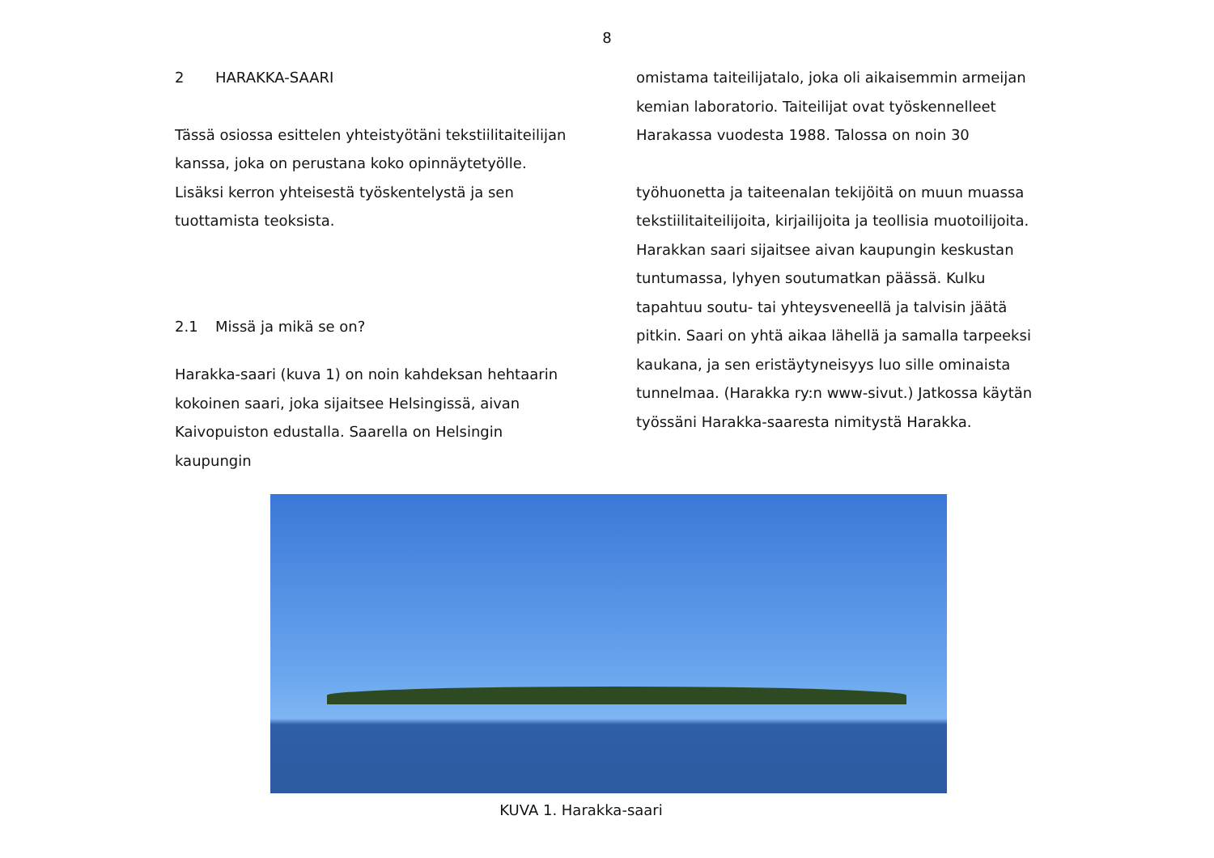8
2 HARAKKA-SAARI
Tässä osiossa esittelen yhteistyötäni tekstiilitaiteilijan kanssa, joka on perustana koko opinnäytetyölle. Lisäksi kerron yhteisestä työskentelystä ja sen tuottamista teoksista.
2.1 Missä ja mikä se on?
Harakka-saari (kuva 1) on noin kahdeksan hehtaarin kokoinen saari, joka sijaitsee Helsingissä, aivan Kaivopuiston edustalla. Saarella on Helsingin kaupungin
omistama taiteilijatalo, joka oli aikaisemmin armeijan kemian laboratorio. Taiteilijat ovat työskennelleet Harakassa vuodesta 1988. Talossa on noin 30
työhuonetta ja taiteenalan tekijöitä on muun muassa tekstiilitaiteilijoita, kirjailijoita ja teollisia muotoilijoita. Harakkan saari sijaitsee aivan kaupungin keskustan tuntumassa, lyhyen soutumatkan päässä. Kulku tapahtuu soutu- tai yhteysveneellä ja talvisin jäätä pitkin. Saari on yhtä aikaa lähellä ja samalla tarpeeksi kaukana, ja sen eristäytyneisyys luo sille ominaista tunnelmaa. (Harakka ry:n www-sivut.) Jatkossa käytän työssäni Harakka-saaresta nimitystä Harakka.
KUVA 1. Harakka-saari